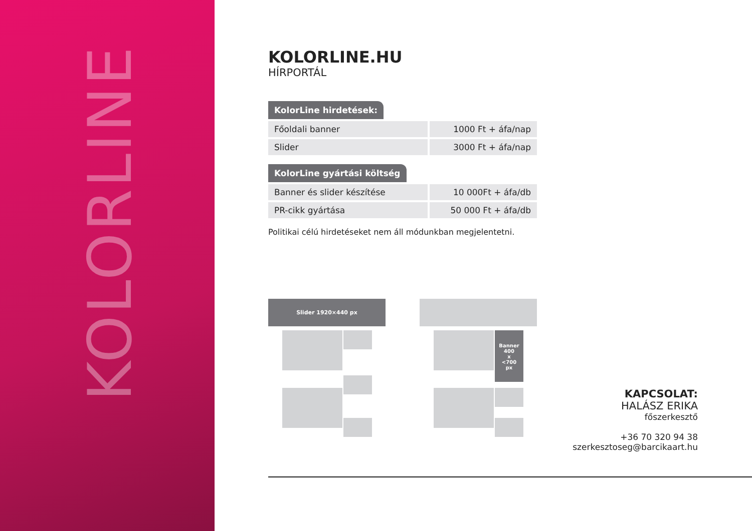KOLORLINE
KOLORLINE.HU
HÍRPORTÁL
KolorLine hirdetések:
| Főoldali banner | 1000 Ft + áfa/nap |
| Slider | 3000 Ft + áfa/nap |
KolorLine gyártási költség
| Banner és slider készítése | 10 000Ft + áfa/db |
| PR-cikk gyártása | 50 000 Ft + áfa/db |
Politikai célú hirdetéseket nem áll módunkban megjelentetni.
Slider 1920×440 px
Banner
400
x
<700
px
KAPCSOLAT:
HALÁSZ ERIKA
főszerkesztő
+36 70 320 94 38
szerkesztoseg@barcikaart.hu